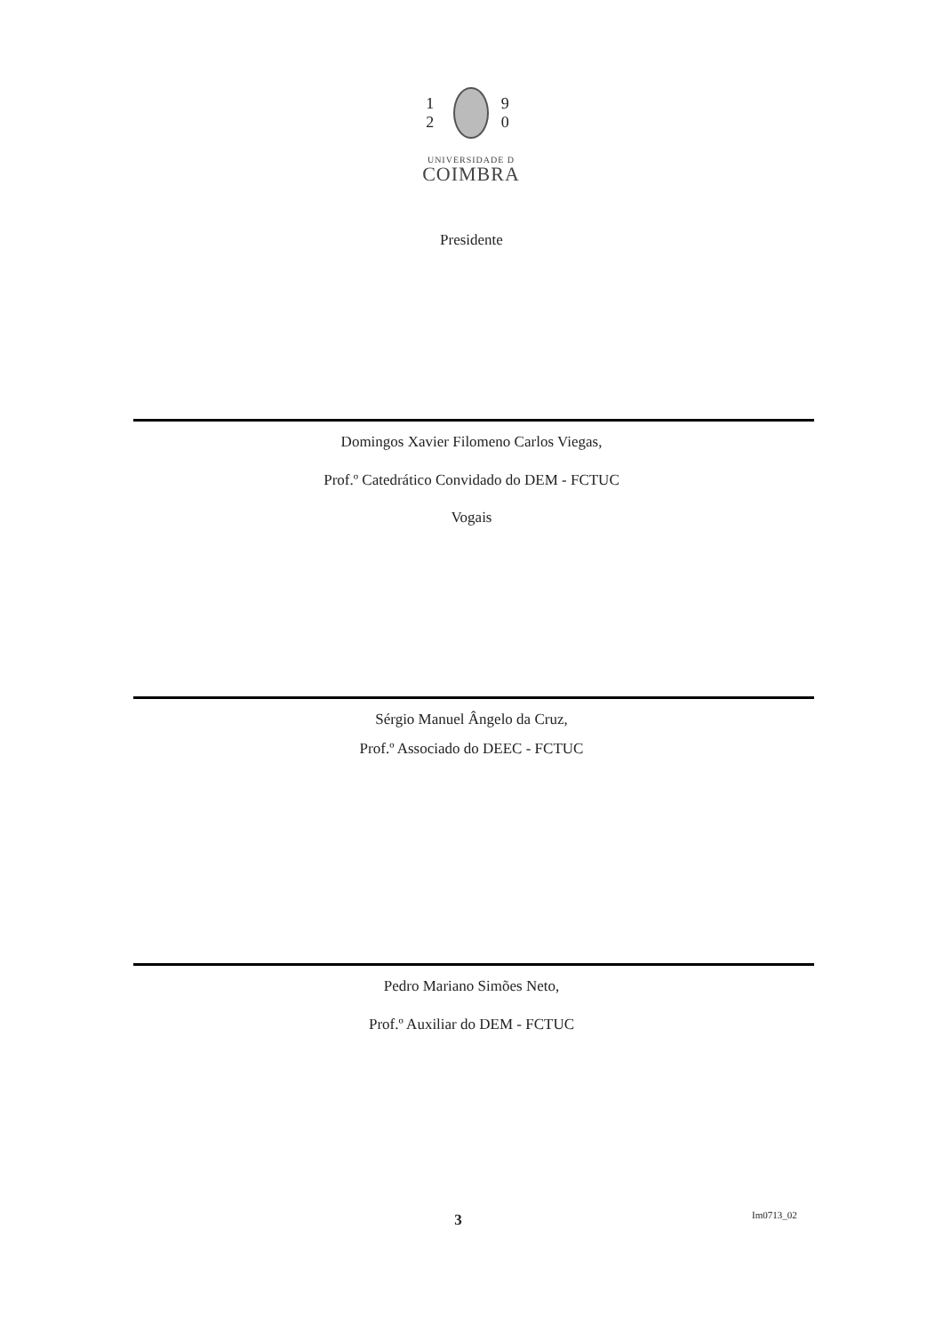1 2 9 0
UNIVERSIDADE D
COIMBRA
Presidente
Domingos Xavier Filomeno Carlos Viegas,
Prof.º Catedrático Convidado do DEM - FCTUC
Vogais
Sérgio Manuel Ângelo da Cruz,
Prof.º Associado do DEEC - FCTUC
Pedro Mariano Simões Neto,
Prof.º Auxiliar do DEM - FCTUC
3 Im0713_02